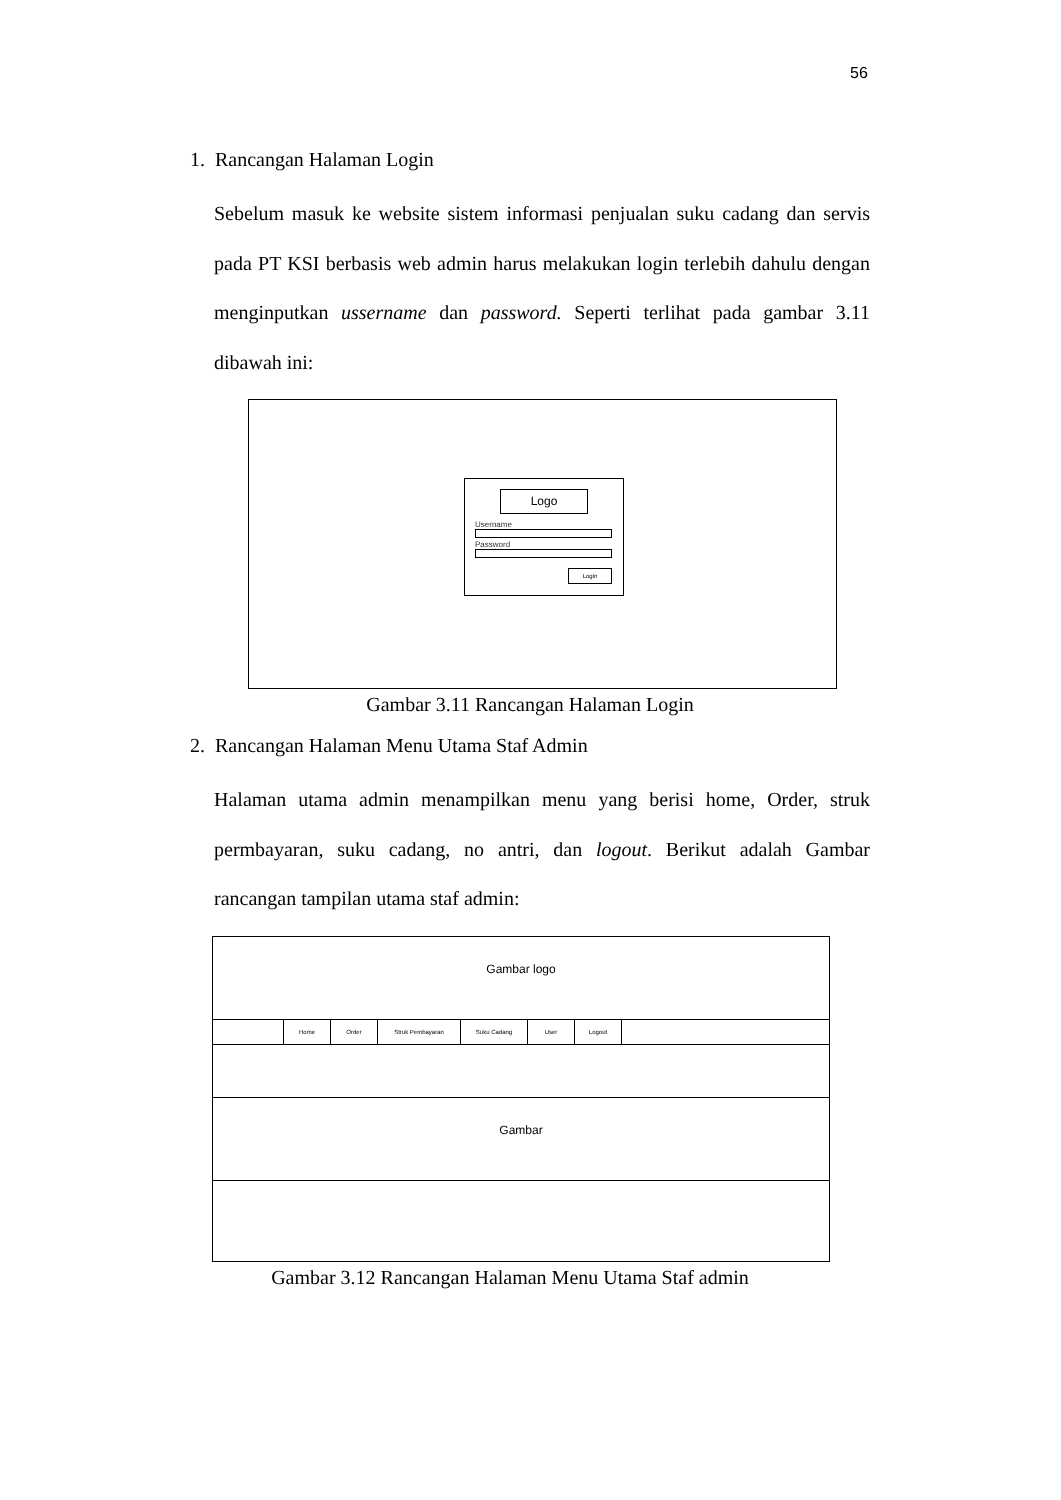56
1. Rancangan Halaman Login
Sebelum masuk ke website sistem informasi penjualan suku cadang dan servis pada PT KSI berbasis web admin harus melakukan login terlebih dahulu dengan menginputkan ussername dan password. Seperti terlihat pada gambar 3.11 dibawah ini:
Logo
Username
Password
Login
Gambar 3.11 Rancangan Halaman Login
2. Rancangan Halaman Menu Utama Staf Admin
Halaman utama admin menampilkan menu yang berisi home, Order, struk permbayaran, suku cadang, no antri, dan logout. Berikut adalah Gambar rancangan tampilan utama staf admin:
Gambar logo
Home Order Struk Pembayaran Suku Cadang User Logout
Gambar
Gambar 3.12 Rancangan Halaman Menu Utama Staf admin